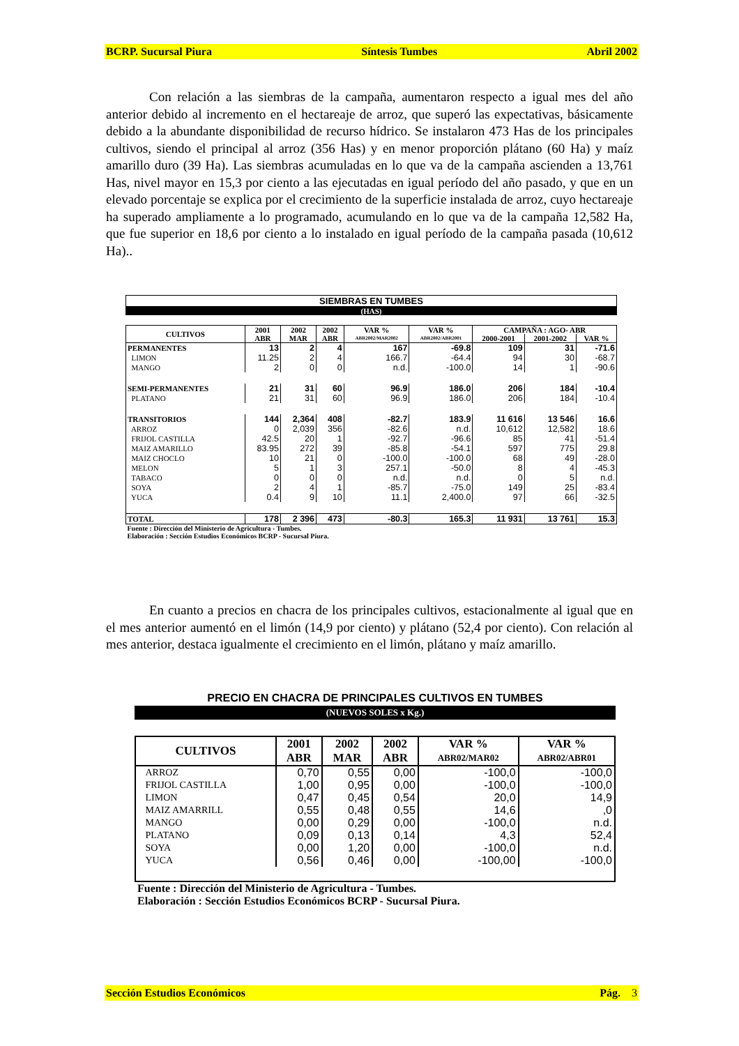BCRP. Sucursal Piura Síntesis Tumbes Abril 2002
Con relación a las siembras de la campaña, aumentaron respecto a igual mes del año anterior debido al incremento en el hectareaje de arroz, que superó las expectativas, básicamente debido a la abundante disponibilidad de recurso hídrico. Se instalaron 473 Has de los principales cultivos, siendo el principal al arroz (356 Has) y en menor proporción plátano (60 Ha) y maíz amarillo duro (39 Ha). Las siembras acumuladas en lo que va de la campaña ascienden a 13,761 Has, nivel mayor en 15,3 por ciento a las ejecutadas en igual período del año pasado, y que en un elevado porcentaje se explica por el crecimiento de la superficie instalada de arroz, cuyo hectareaje ha superado ampliamente a lo programado, acumulando en lo que va de la campaña 12,582 Ha, que fue superior en 18,6 por ciento a lo instalado en igual período de la campaña pasada (10,612 Ha)..
| SIEMBRAS EN TUMBES | | | | | | | | |
| --- | --- | --- | --- | --- | --- | --- | --- | --- |
| (HAS) | | | | | | | | |
| CULTIVOS | 2001 | 2002 | 2002 | VAR % | VAR % | CAMPAÑA : AGO- ABR | | |
| | ABR | MAR | ABR | ABR2002/MAR2002 | ABR2002/ABR2001 | 2000-2001 | 2001-2002 | VAR % |
| PERMANENTES | 13 | 2 | 4 | 167 | -69.8 | 109 | 31 | -71.6 |
| LIMON | 11.25 | 2 | 4 | 166.7 | -64.4 | 94 | 30 | -68.7 |
| MANGO | 2 | 0 | 0 | n.d. | -100.0 | 14 | 1 | -90.6 |
| SEMI-PERMANENTES | 21 | 31 | 60 | 96.9 | 186.0 | 206 | 184 | -10.4 |
| PLATANO | 21 | 31 | 60 | 96.9 | 186.0 | 206 | 184 | -10.4 |
| TRANSITORIOS | 144 | 2,364 | 408 | -82.7 | 183.9 | 11 616 | 13 546 | 16.6 |
| ARROZ | 0 | 2,039 | 356 | -82.6 | n.d. | 10,612 | 12,582 | 18.6 |
| FRIJOL CASTILLA | 42.5 | 20 | 1 | -92.7 | -96.6 | 85 | 41 | -51.4 |
| MAIZ AMARILLO | 83.95 | 272 | 39 | -85.8 | -54.1 | 597 | 775 | 29.8 |
| MAIZ CHOCLO | 10 | 21 | 0 | -100.0 | -100.0 | 68 | 49 | -28.0 |
| MELON | 5 | 1 | 3 | 257.1 | -50.0 | 8 | 4 | -45.3 |
| TABACO | 0 | 0 | 0 | n.d. | n.d. | 0 | 5 | n.d. |
| SOYA | 2 | 4 | 1 | -85.7 | -75.0 | 149 | 25 | -83.4 |
| YUCA | 0.4 | 9 | 10 | 11.1 | 2,400.0 | 97 | 66 | -32.5 |
| TOTAL | 178 | 2 396 | 473 | -80.3 | 165.3 | 11 931 | 13 761 | 15.3 |
| Fuente : Dirección del Ministerio de Agricultura - Tumbes. Elaboración : Sección Estudios Económicos BCRP - Sucursal Piura. | | | | | | | | |
En cuanto a precios en chacra de los principales cultivos, estacionalmente al igual que en el mes anterior aumentó en el limón (14,9 por ciento) y plátano (52,4 por ciento). Con relación al mes anterior, destaca igualmente el crecimiento en el limón, plátano y maíz amarillo.
PRECIO EN CHACRA DE PRINCIPALES CULTIVOS EN TUMBES
(NUEVOS SOLES x Kg.)
| CULTIVOS | 2001 | 2002 | 2002 | VAR % | VAR % |
| --- | --- | --- | --- | --- | --- |
| | ABR | MAR | ABR | ABR02/MAR02 | ABR02/ABR01 |
| ARROZ | 0,70 | 0,55 | 0,00 | -100,0 | -100,0 |
| FRIJOL CASTILLA | 1,00 | 0,95 | 0,00 | -100,0 | -100,0 |
| LIMON | 0,47 | 0,45 | 0,54 | 20,0 | 14,9 |
| MAIZ AMARRILL | 0,55 | 0,48 | 0,55 | 14,6 | ,0 |
| MANGO | 0,00 | 0,29 | 0,00 | -100,0 | n.d. |
| PLATANO | 0,09 | 0,13 | 0,14 | 4,3 | 52,4 |
| SOYA | 0,00 | 1,20 | 0,00 | -100,0 | n.d. |
| YUCA | 0,56 | 0,46 | 0,00 | -100,00 | -100,0 |
| Fuente : Dirección del Ministerio de Agricultura - Tumbes. Elaboración : Sección Estudios Económicos BCRP - Sucursal Piura. | | | | | |
Sección Estudios Económicos Pág. 3